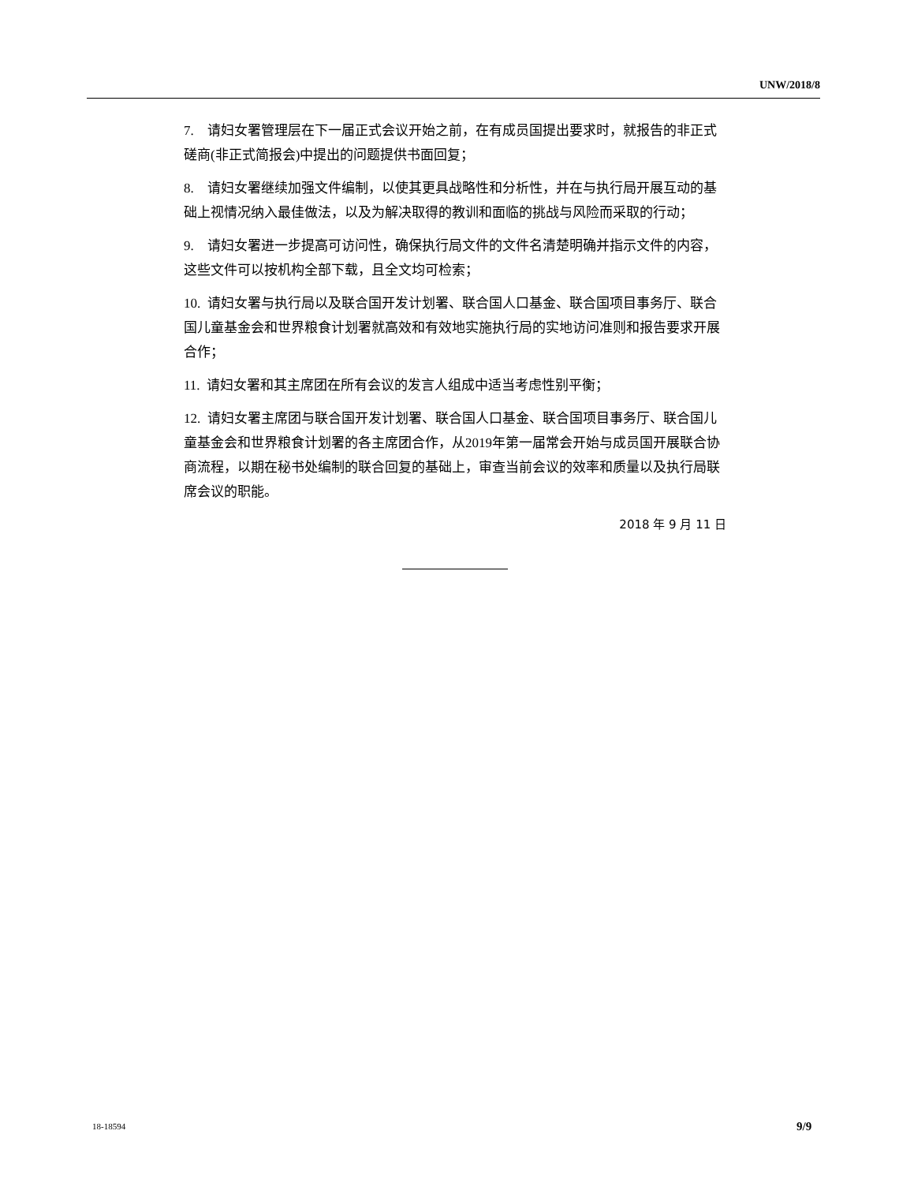UNW/2018/8
7. 请妇女署管理层在下一届正式会议开始之前，在有成员国提出要求时，就报告的非正式磋商(非正式简报会)中提出的问题提供书面回复；
8. 请妇女署继续加强文件编制，以使其更具战略性和分析性，并在与执行局开展互动的基础上视情况纳入最佳做法，以及为解决取得的教训和面临的挑战与风险而采取的行动；
9. 请妇女署进一步提高可访问性，确保执行局文件的文件名清楚明确并指示文件的内容，这些文件可以按机构全部下载，且全文均可检索；
10. 请妇女署与执行局以及联合国开发计划署、联合国人口基金、联合国项目事务厅、联合国儿童基金会和世界粮食计划署就高效和有效地实施执行局的实地访问准则和报告要求开展合作；
11. 请妇女署和其主席团在所有会议的发言人组成中适当考虑性别平衡；
12. 请妇女署主席团与联合国开发计划署、联合国人口基金、联合国项目事务厅、联合国儿童基金会和世界粮食计划署的各主席团合作，从2019年第一届常会开始与成员国开展联合协商流程，以期在秘书处编制的联合回复的基础上，审查当前会议的效率和质量以及执行局联席会议的职能。
2018 年 9 月 11 日
18-18594 9/9